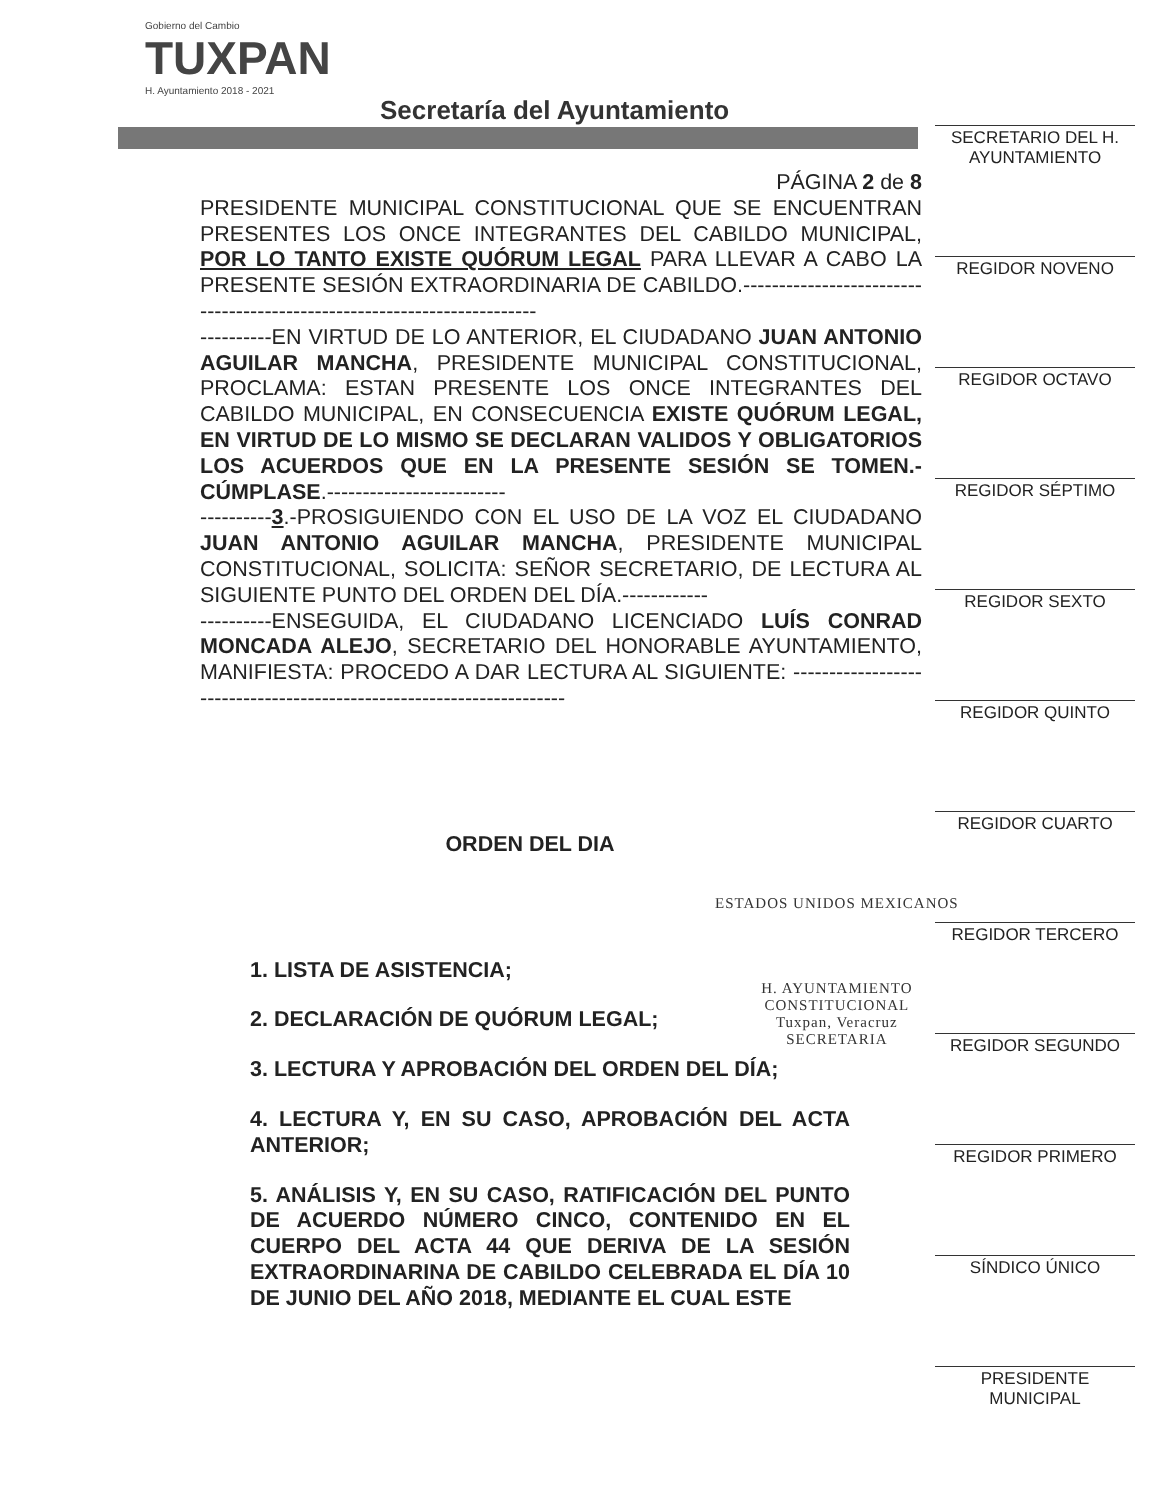Gobierno del Cambio
TUXPAN
H. Ayuntamiento 2018 - 2021
Secretaría del Ayuntamiento
PÁGINA 2 de 8
PRESIDENTE MUNICIPAL CONSTITUCIONAL QUE SE ENCUENTRAN PRESENTES LOS ONCE INTEGRANTES DEL CABILDO MUNICIPAL, POR LO TANTO EXISTE QUÓRUM LEGAL PARA LLEVAR A CABO LA PRESENTE SESIÓN EXTRAORDINARIA DE CABILDO.------------------------------------------------------------------------
----------EN VIRTUD DE LO ANTERIOR, EL CIUDADANO JUAN ANTONIO AGUILAR MANCHA, PRESIDENTE MUNICIPAL CONSTITUCIONAL, PROCLAMA: ESTAN PRESENTE LOS ONCE INTEGRANTES DEL CABILDO MUNICIPAL, EN CONSECUENCIA EXISTE QUÓRUM LEGAL, EN VIRTUD DE LO MISMO SE DECLARAN VALIDOS Y OBLIGATORIOS LOS ACUERDOS QUE EN LA PRESENTE SESIÓN SE TOMEN.-CÚMPLASE.-------------------------
----------3.-PROSIGUIENDO CON EL USO DE LA VOZ EL CIUDADANO JUAN ANTONIO AGUILAR MANCHA, PRESIDENTE MUNICIPAL CONSTITUCIONAL, SOLICITA: SEÑOR SECRETARIO, DE LECTURA AL SIGUIENTE PUNTO DEL ORDEN DEL DÍA.------------
----------ENSEGUIDA, EL CIUDADANO LICENCIADO LUÍS CONRAD MONCADA ALEJO, SECRETARIO DEL HONORABLE AYUNTAMIENTO, MANIFIESTA: PROCEDO A DAR LECTURA AL SIGUIENTE: ---------------------------------------------------------------------
ORDEN DEL DIA
1. LISTA DE ASISTENCIA;
2. DECLARACIÓN DE QUÓRUM LEGAL;
3. LECTURA Y APROBACIÓN DEL ORDEN DEL DÍA;
4. LECTURA Y, EN SU CASO, APROBACIÓN DEL ACTA ANTERIOR;
5. ANÁLISIS Y, EN SU CASO, RATIFICACIÓN DEL PUNTO DE ACUERDO NÚMERO CINCO, CONTENIDO EN EL CUERPO DEL ACTA 44 QUE DERIVA DE LA SESIÓN EXTRAORDINARINA DE CABILDO CELEBRADA EL DÍA 10 DE JUNIO DEL AÑO 2018, MEDIANTE EL CUAL ESTE
ESTADOS UNIDOS MEXICANOS
H. AYUNTAMIENTO
CONSTITUCIONAL
Tuxpan, Veracruz
SECRETARIA
SECRETARIO DEL H. AYUNTAMIENTO
REGIDOR NOVENO
REGIDOR OCTAVO
REGIDOR SÉPTIMO
REGIDOR SEXTO
REGIDOR QUINTO
REGIDOR CUARTO
REGIDOR TERCERO
REGIDOR SEGUNDO
REGIDOR PRIMERO
SÍNDICO ÚNICO
PRESIDENTE MUNICIPAL